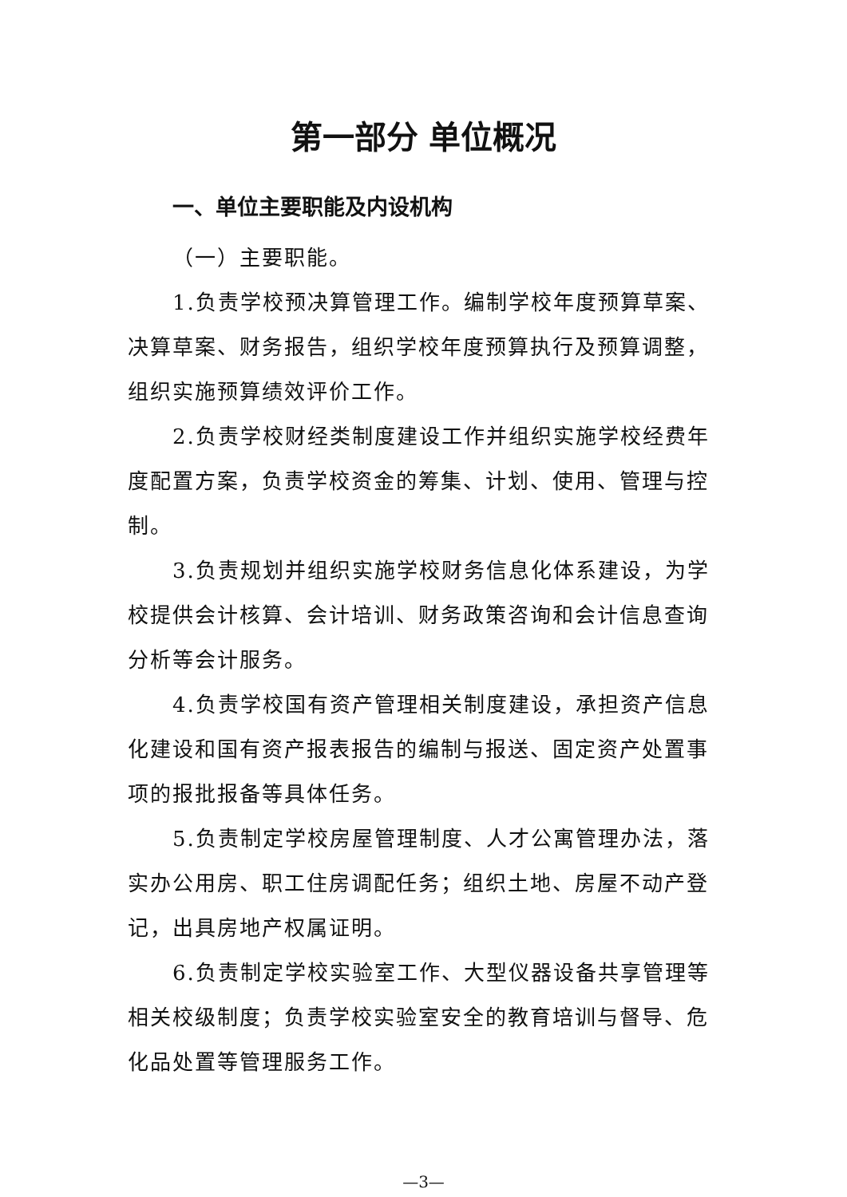第一部分 单位概况
一、单位主要职能及内设机构
（一）主要职能。
1.负责学校预决算管理工作。编制学校年度预算草案、决算草案、财务报告，组织学校年度预算执行及预算调整，组织实施预算绩效评价工作。
2.负责学校财经类制度建设工作并组织实施学校经费年度配置方案，负责学校资金的筹集、计划、使用、管理与控制。
3.负责规划并组织实施学校财务信息化体系建设，为学校提供会计核算、会计培训、财务政策咨询和会计信息查询分析等会计服务。
4.负责学校国有资产管理相关制度建设，承担资产信息化建设和国有资产报表报告的编制与报送、固定资产处置事项的报批报备等具体任务。
5.负责制定学校房屋管理制度、人才公寓管理办法，落实办公用房、职工住房调配任务；组织土地、房屋不动产登记，出具房地产权属证明。
6.负责制定学校实验室工作、大型仪器设备共享管理等相关校级制度；负责学校实验室安全的教育培训与督导、危化品处置等管理服务工作。
—3—